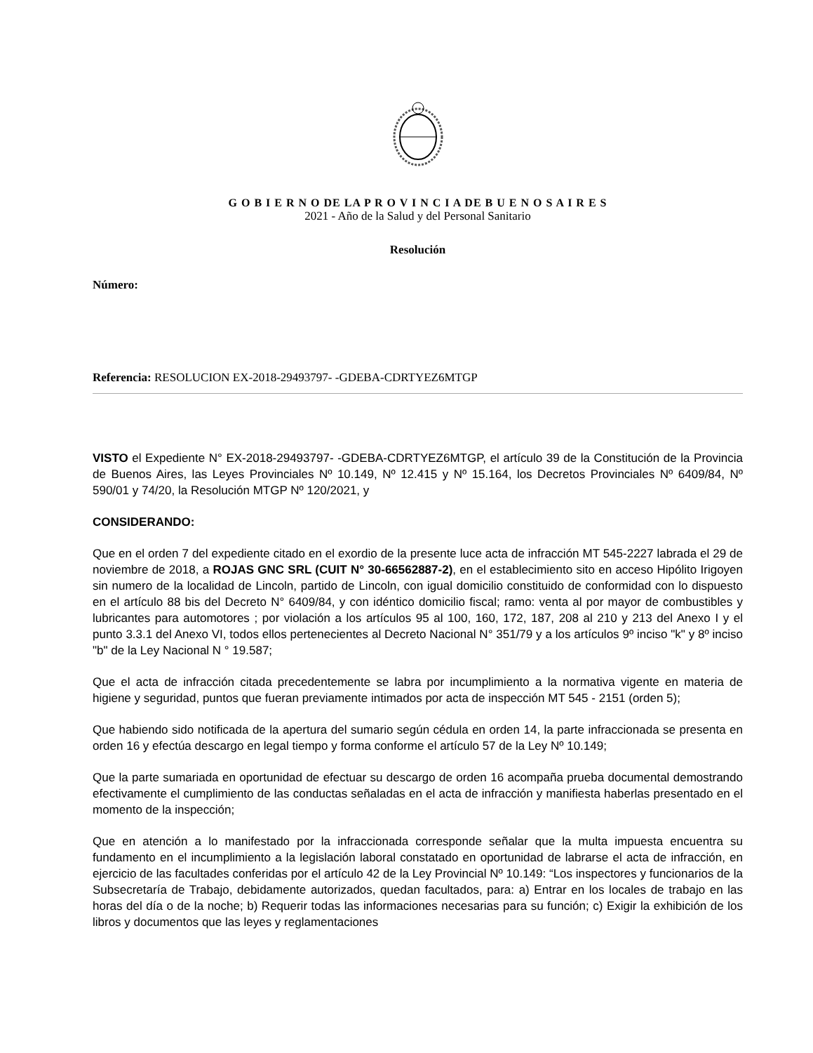G O B I E R N O DE LA P R O V I N C I A DE B U E N O S A I R E S
2021 - Año de la Salud y del Personal Sanitario
Resolución
Número:
Referencia: RESOLUCION EX-2018-29493797- -GDEBA-CDRTYEZ6MTGP
VISTO el Expediente N° EX-2018-29493797- -GDEBA-CDRTYEZ6MTGP, el artículo 39 de la Constitución de la Provincia de Buenos Aires, las Leyes Provinciales Nº 10.149, Nº 12.415 y Nº 15.164, los Decretos Provinciales Nº 6409/84, Nº 590/01 y 74/20, la Resolución MTGP Nº 120/2021, y
CONSIDERANDO:
Que en el orden 7 del expediente citado en el exordio de la presente luce acta de infracción MT 545-2227 labrada el 29 de noviembre de 2018, a ROJAS GNC SRL (CUIT N° 30-66562887-2), en el establecimiento sito en acceso Hipólito Irigoyen sin numero de la localidad de Lincoln, partido de Lincoln, con igual domicilio constituido de conformidad con lo dispuesto en el artículo 88 bis del Decreto N° 6409/84, y con idéntico domicilio fiscal; ramo: venta al por mayor de combustibles y lubricantes para automotores ; por violación a los artículos 95 al 100, 160, 172, 187, 208 al 210 y 213 del Anexo I y el punto 3.3.1 del Anexo VI, todos ellos pertenecientes al Decreto Nacional N° 351/79 y a los artículos 9º inciso "k" y 8º inciso "b" de la Ley Nacional N ° 19.587;
Que el acta de infracción citada precedentemente se labra por incumplimiento a la normativa vigente en materia de higiene y seguridad, puntos que fueran previamente intimados por acta de inspección MT 545 - 2151 (orden 5);
Que habiendo sido notificada de la apertura del sumario según cédula en orden 14, la parte infraccionada se presenta en orden 16 y efectúa descargo en legal tiempo y forma conforme el artículo 57 de la Ley Nº 10.149;
Que la parte sumariada en oportunidad de efectuar su descargo de orden 16 acompaña prueba documental demostrando efectivamente el cumplimiento de las conductas señaladas en el acta de infracción y manifiesta haberlas presentado en el momento de la inspección;
Que en atención a lo manifestado por la infraccionada corresponde señalar que la multa impuesta encuentra su fundamento en el incumplimiento a la legislación laboral constatado en oportunidad de labrarse el acta de infracción, en ejercicio de las facultades conferidas por el artículo 42 de la Ley Provincial Nº 10.149: “Los inspectores y funcionarios de la Subsecretaría de Trabajo, debidamente autorizados, quedan facultados, para: a) Entrar en los locales de trabajo en las horas del día o de la noche; b) Requerir todas las informaciones necesarias para su función; c) Exigir la exhibición de los libros y documentos que las leyes y reglamentaciones